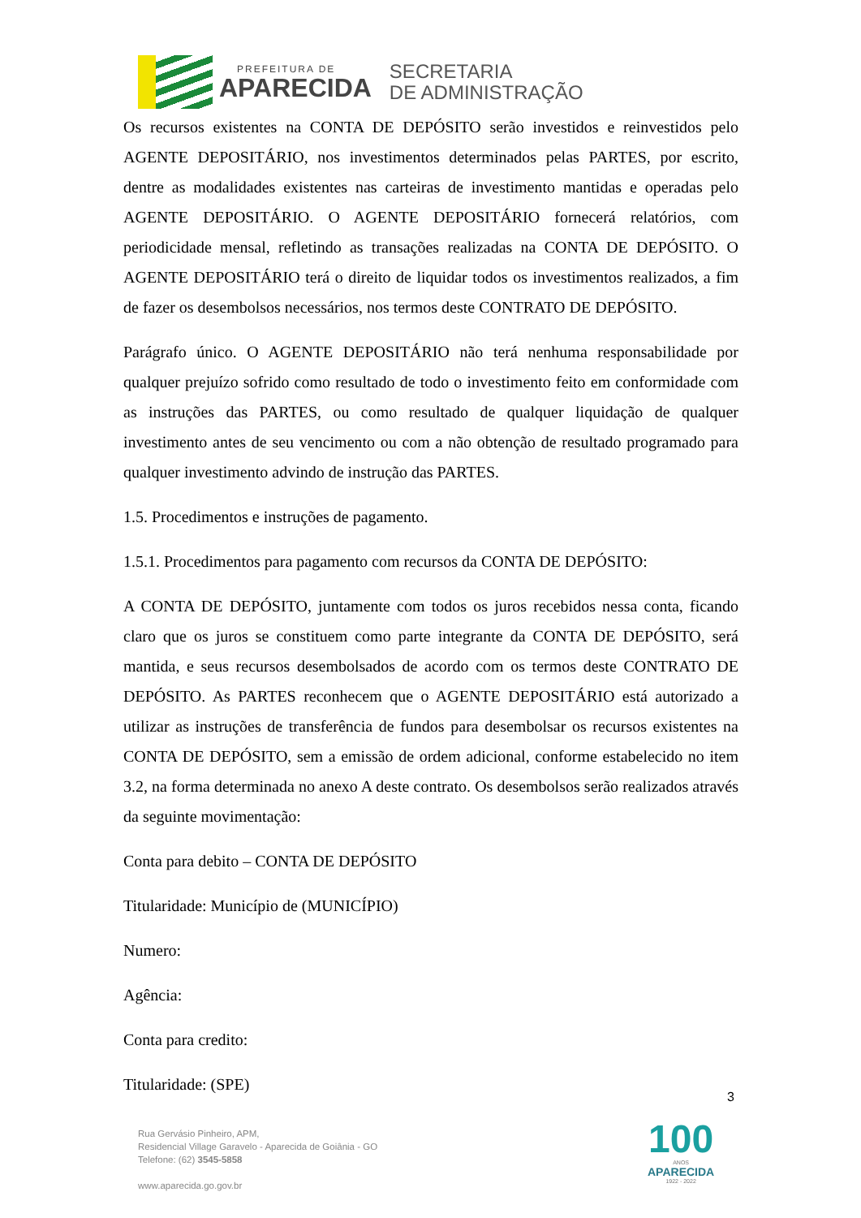PREFEITURA DE
APARECIDA
SECRETARIA
DE ADMINISTRAÇÃO
Os recursos existentes na CONTA DE DEPÓSITO serão investidos e reinvestidos pelo AGENTE DEPOSITÁRIO, nos investimentos determinados pelas PARTES, por escrito, dentre as modalidades existentes nas carteiras de investimento mantidas e operadas pelo AGENTE DEPOSITÁRIO. O AGENTE DEPOSITÁRIO fornecerá relatórios, com periodicidade mensal, refletindo as transações realizadas na CONTA DE DEPÓSITO. O AGENTE DEPOSITÁRIO terá o direito de liquidar todos os investimentos realizados, a fim de fazer os desembolsos necessários, nos termos deste CONTRATO DE DEPÓSITO.
Parágrafo único. O AGENTE DEPOSITÁRIO não terá nenhuma responsabilidade por qualquer prejuízo sofrido como resultado de todo o investimento feito em conformidade com as instruções das PARTES, ou como resultado de qualquer liquidação de qualquer investimento antes de seu vencimento ou com a não obtenção de resultado programado para qualquer investimento advindo de instrução das PARTES.
1.5. Procedimentos e instruções de pagamento.
1.5.1. Procedimentos para pagamento com recursos da CONTA DE DEPÓSITO:
A CONTA DE DEPÓSITO, juntamente com todos os juros recebidos nessa conta, ficando claro que os juros se constituem como parte integrante da CONTA DE DEPÓSITO, será mantida, e seus recursos desembolsados de acordo com os termos deste CONTRATO DE DEPÓSITO. As PARTES reconhecem que o AGENTE DEPOSITÁRIO está autorizado a utilizar as instruções de transferência de fundos para desembolsar os recursos existentes na CONTA DE DEPÓSITO, sem a emissão de ordem adicional, conforme estabelecido no item 3.2, na forma determinada no anexo A deste contrato. Os desembolsos serão realizados através da seguinte movimentação:
Conta para debito – CONTA DE DEPÓSITO
Titularidade: Município de (MUNICÍPIO)
Numero:
Agência:
Conta para credito:
Titularidade: (SPE)
3
Rua Gervásio Pinheiro, APM,
Residencial Village Garavelo - Aparecida de Goiânia - GO
Telefone: (62) 3545-5858
www.aparecida.go.gov.br
100
ANOS
APARECIDA
1922 - 2022